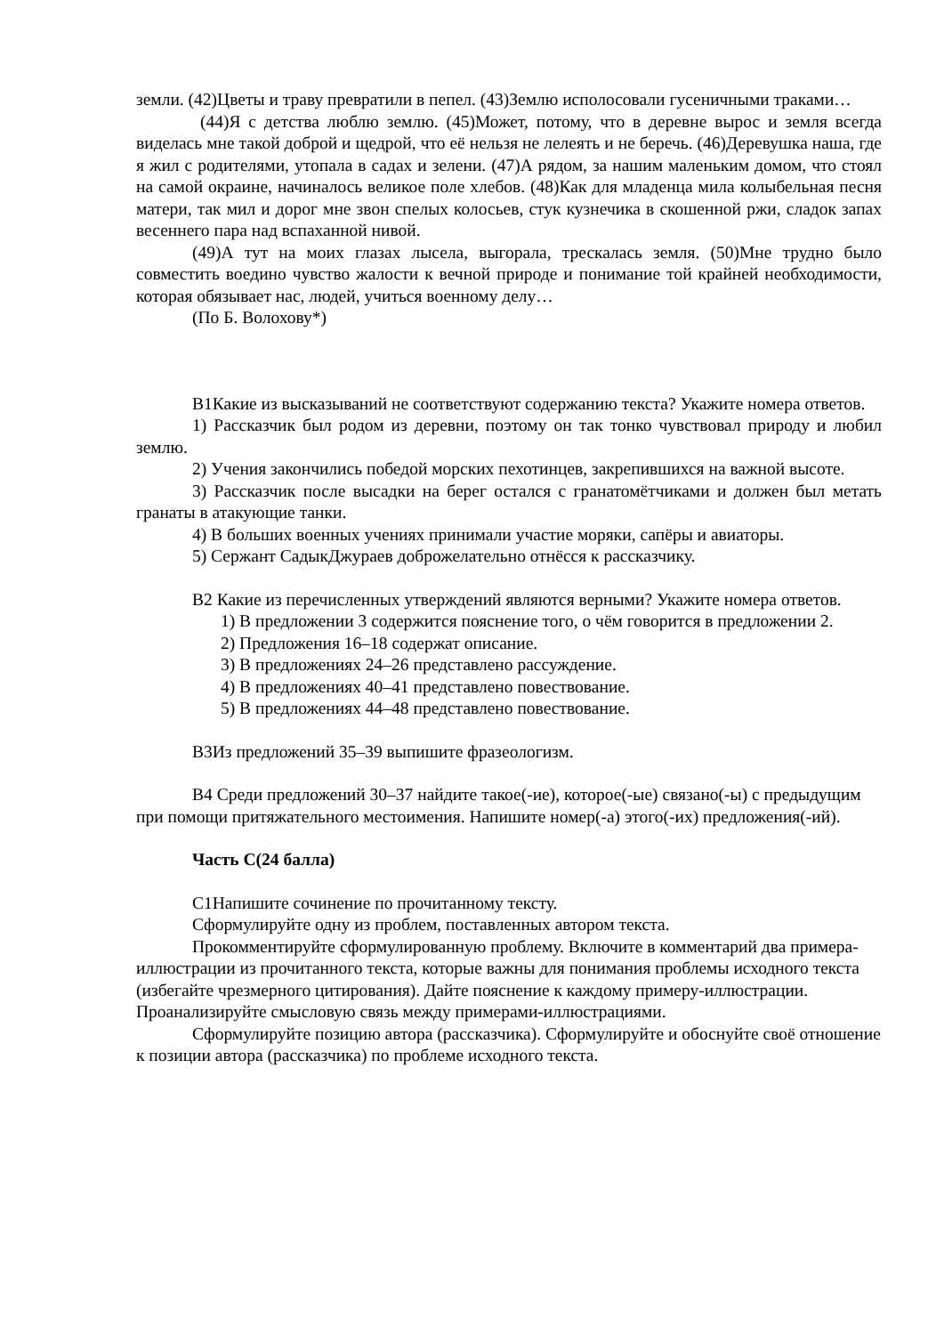земли. (42)Цветы и траву превратили в пепел. (43)Землю исполосовали гусеничными траками…
(44)Я с детства люблю землю. (45)Может, потому, что в деревне вырос и земля всегда виделась мне такой доброй и щедрой, что её нельзя не лелеять и не беречь. (46)Деревушка наша, где я жил с родителями, утопала в садах и зелени. (47)А рядом, за нашим маленьким домом, что стоял на самой окраине, начиналось великое поле хлебов. (48)Как для младенца мила колыбельная песня матери, так мил и дорог мне звон спелых колосьев, стук кузнечика в скошенной ржи, сладок запах весеннего пара над вспаханной нивой.
(49)А тут на моих глазах лысела, выгорала, трескалась земля. (50)Мне трудно было совместить воедино чувство жалости к вечной природе и понимание той крайней необходимости, которая обязывает нас, людей, учиться военному делу…
(По Б. Волохову*)
В1Какие из высказываний не соответствуют содержанию текста? Укажите номера ответов.
1) Рассказчик был родом из деревни, поэтому он так тонко чувствовал природу и любил землю.
2) Учения закончились победой морских пехотинцев, закрепившихся на важной высоте.
3) Рассказчик после высадки на берег остался с гранатомётчиками и должен был метать гранаты в атакующие танки.
4) В больших военных учениях принимали участие моряки, сапёры и авиаторы.
5) Сержант СадыкДжураев доброжелательно отнёсся к рассказчику.
В2 Какие из перечисленных утверждений являются верными? Укажите номера ответов.
1) В предложении 3 содержится пояснение того, о чём говорится в предложении 2.
2) Предложения 16–18 содержат описание.
3) В предложениях 24–26 представлено рассуждение.
4) В предложениях 40–41 представлено повествование.
5) В предложениях 44–48 представлено повествование.
В3Из предложений 35–39 выпишите фразеологизм.
В4 Среди предложений 30–37 найдите такое(-ие), которое(-ые) связано(-ы) с предыдущим при помощи притяжательного местоимения. Напишите номер(-а) этого(-их) предложения(-ий).
Часть С(24 балла)
С1Напишите сочинение по прочитанному тексту.
Сформулируйте одну из проблем, поставленных автором текста.
Прокомментируйте сформулированную проблему. Включите в комментарий два примера-иллюстрации из прочитанного текста, которые важны для понимания проблемы исходного текста (избегайте чрезмерного цитирования). Дайте пояснение к каждому примеру-иллюстрации. Проанализируйте смысловую связь между примерами-иллюстрациями.
Сформулируйте позицию автора (рассказчика). Сформулируйте и обоснуйте своё отношение к позиции автора (рассказчика) по проблеме исходного текста.